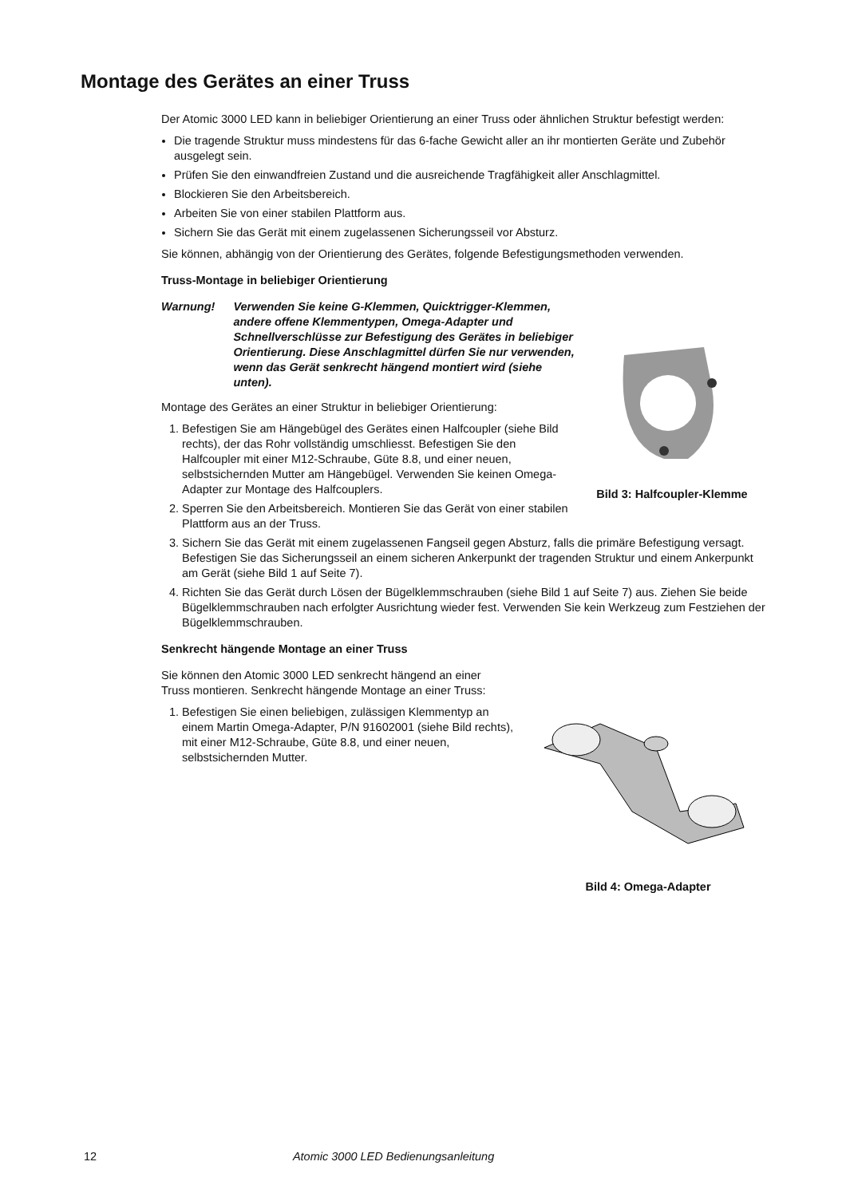Montage des Gerätes an einer Truss
Der Atomic 3000 LED kann in beliebiger Orientierung an einer Truss oder ähnlichen Struktur befestigt werden:
Die tragende Struktur muss mindestens für das 6-fache Gewicht aller an ihr montierten Geräte und Zubehör ausgelegt sein.
Prüfen Sie den einwandfreien Zustand und die ausreichende Tragfähigkeit aller Anschlagmittel.
Blockieren Sie den Arbeitsbereich.
Arbeiten Sie von einer stabilen Plattform aus.
Sichern Sie das Gerät mit einem zugelassenen Sicherungsseil vor Absturz.
Sie können, abhängig von der Orientierung des Gerätes, folgende Befestigungsmethoden verwenden.
Truss-Montage in beliebiger Orientierung
Bild 3: Halfcoupler-Klemme
Warnung! Verwenden Sie keine G-Klemmen, Quicktrigger-Klemmen, andere offene Klemmentypen, Omega-Adapter und Schnellverschlüsse zur Befestigung des Gerätes in beliebiger Orientierung. Diese Anschlagmittel dürfen Sie nur verwenden, wenn das Gerät senkrecht hängend montiert wird (siehe unten).
Montage des Gerätes an einer Struktur in beliebiger Orientierung:
1. Befestigen Sie am Hängebügel des Gerätes einen Halfcoupler (siehe Bild rechts), der das Rohr vollständig umschliesst. Befestigen Sie den Halfcoupler mit einer M12-Schraube, Güte 8.8, und einer neuen, selbstsichernden Mutter am Hängebügel. Verwenden Sie keinen Omega-Adapter zur Montage des Halfcouplers.
2. Sperren Sie den Arbeitsbereich. Montieren Sie das Gerät von einer stabilen Plattform aus an der Truss.
3. Sichern Sie das Gerät mit einem zugelassenen Fangseil gegen Absturz, falls die primäre Befestigung versagt. Befestigen Sie das Sicherungsseil an einem sicheren Ankerpunkt der tragenden Struktur und einem Ankerpunkt am Gerät (siehe Bild 1 auf Seite 7).
4. Richten Sie das Gerät durch Lösen der Bügelklemmschrauben (siehe Bild 1 auf Seite 7) aus. Ziehen Sie beide Bügelklemmschrauben nach erfolgter Ausrichtung wieder fest. Verwenden Sie kein Werkzeug zum Festziehen der Bügelklemmschrauben.
Senkrecht hängende Montage an einer Truss
Bild 4: Omega-Adapter
Sie können den Atomic 3000 LED senkrecht hängend an einer Truss montieren. Senkrecht hängende Montage an einer Truss:
1. Befestigen Sie einen beliebigen, zulässigen Klemmentyp an einem Martin Omega-Adapter, P/N 91602001 (siehe Bild rechts), mit einer M12-Schraube, Güte 8.8, und einer neuen, selbstsichernden Mutter.
12 Atomic 3000 LED Bedienungsanleitung